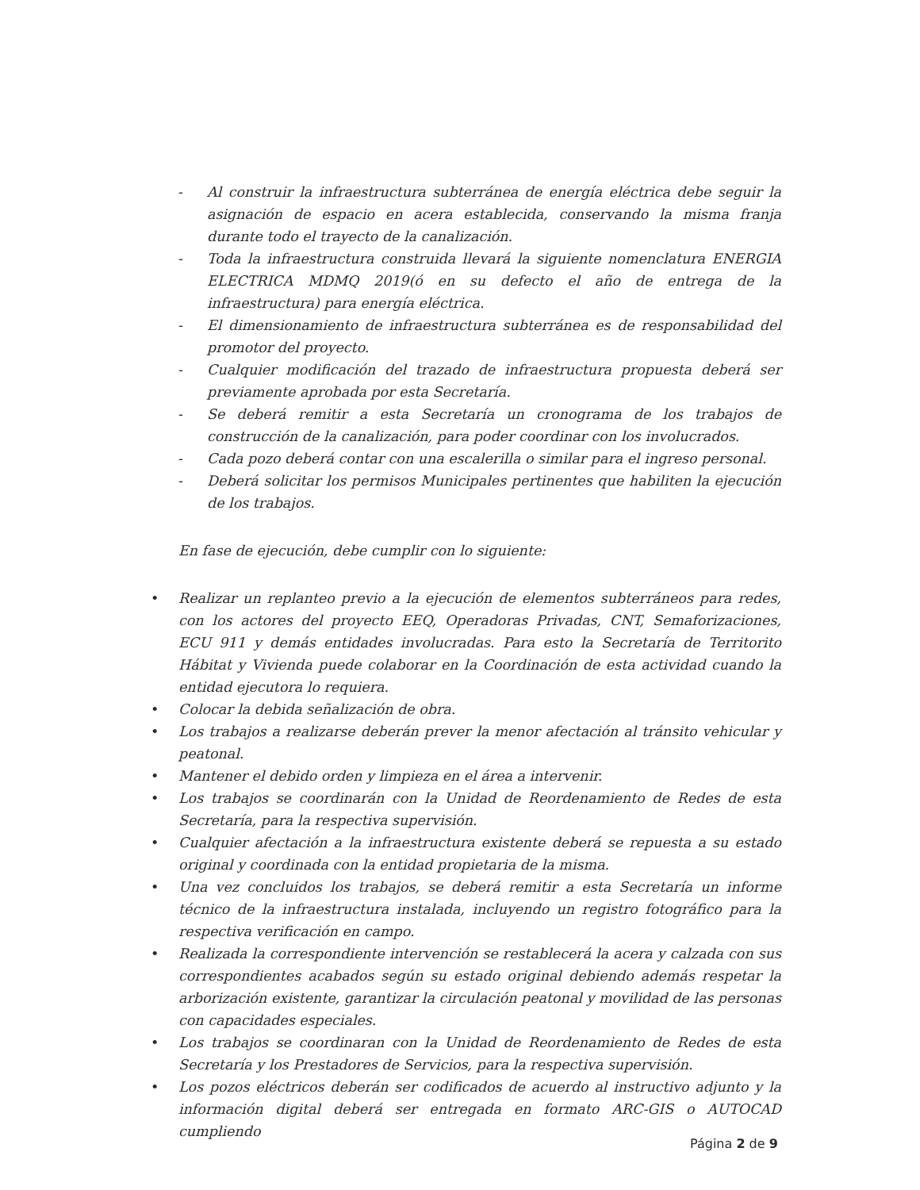- Al construir la infraestructura subterránea de energía eléctrica debe seguir la asignación de espacio en acera establecida, conservando la misma franja durante todo el trayecto de la canalización.
- Toda la infraestructura construida llevará la siguiente nomenclatura ENERGIA ELECTRICA MDMQ 2019(ó en su defecto el año de entrega de la infraestructura) para energía eléctrica.
- El dimensionamiento de infraestructura subterránea es de responsabilidad del promotor del proyecto.
- Cualquier modificación del trazado de infraestructura propuesta deberá ser previamente aprobada por esta Secretaría.
- Se deberá remitir a esta Secretaría un cronograma de los trabajos de construcción de la canalización, para poder coordinar con los involucrados.
- Cada pozo deberá contar con una escalerilla o similar para el ingreso personal.
- Deberá solicitar los permisos Municipales pertinentes que habiliten la ejecución de los trabajos.
En fase de ejecución, debe cumplir con lo siguiente:
• Realizar un replanteo previo a la ejecución de elementos subterráneos para redes, con los actores del proyecto EEQ, Operadoras Privadas, CNT, Semaforizaciones, ECU 911 y demás entidades involucradas. Para esto la Secretaría de Territorito Hábitat y Vivienda puede colaborar en la Coordinación de esta actividad cuando la entidad ejecutora lo requiera.
• Colocar la debida señalización de obra.
• Los trabajos a realizarse deberán prever la menor afectación al tránsito vehicular y peatonal.
• Mantener el debido orden y limpieza en el área a intervenir.
• Los trabajos se coordinarán con la Unidad de Reordenamiento de Redes de esta Secretaría, para la respectiva supervisión.
• Cualquier afectación a la infraestructura existente deberá se repuesta a su estado original y coordinada con la entidad propietaria de la misma.
• Una vez concluidos los trabajos, se deberá remitir a esta Secretaría un informe técnico de la infraestructura instalada, incluyendo un registro fotográfico para la respectiva verificación en campo.
• Realizada la correspondiente intervención se restablecerá la acera y calzada con sus correspondientes acabados según su estado original debiendo además respetar la arborización existente, garantizar la circulación peatonal y movilidad de las personas con capacidades especiales.
• Los trabajos se coordinaran con la Unidad de Reordenamiento de Redes de esta Secretaría y los Prestadores de Servicios, para la respectiva supervisión.
• Los pozos eléctricos deberán ser codificados de acuerdo al instructivo adjunto y la información digital deberá ser entregada en formato ARC-GIS o AUTOCAD cumpliendo
Página 2 de 9